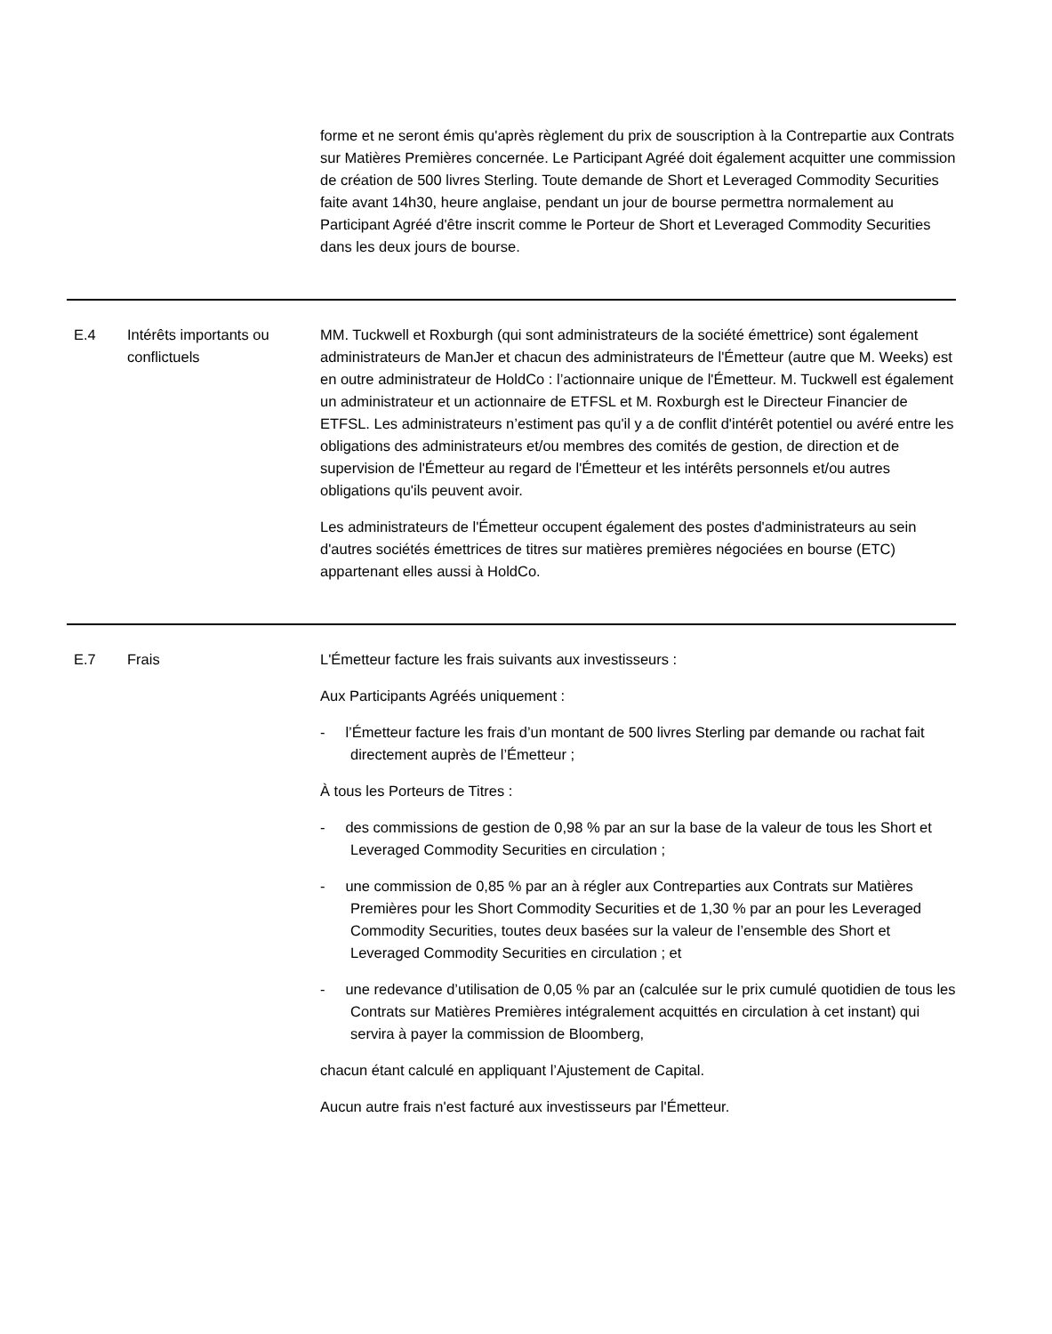| | | forme et ne seront émis qu'après règlement du prix de souscription à la Contrepartie aux Contrats sur Matières Premières concernée. Le Participant Agréé doit également acquitter une commission de création de 500 livres Sterling. Toute demande de Short et Leveraged Commodity Securities faite avant 14h30, heure anglaise, pendant un jour de bourse permettra normalement au Participant Agréé d'être inscrit comme le Porteur de Short et Leveraged Commodity Securities dans les deux jours de bourse. |
| E.4 | Intérêts importants ou conflictuels | MM. Tuckwell et Roxburgh (qui sont administrateurs de la société émettrice) sont également administrateurs de ManJer et chacun des administrateurs de l'Émetteur (autre que M. Weeks) est en outre administrateur de HoldCo : l’actionnaire unique de l'Émetteur. M. Tuckwell est également un administrateur et un actionnaire de ETFSL et M. Roxburgh est le Directeur Financier de ETFSL. Les administrateurs n’estiment pas qu'il y a de conflit d'intérêt potentiel ou avéré entre les obligations des administrateurs et/ou membres des comités de gestion, de direction et de supervision de l'Émetteur au regard de l'Émetteur et les intérêts personnels et/ou autres obligations qu'ils peuvent avoir. Les administrateurs de l'Émetteur occupent également des postes d'administrateurs au sein d'autres sociétés émettrices de titres sur matières premières négociées en bourse (ETC) appartenant elles aussi à HoldCo. |
| E.7 | Frais | L'Émetteur facture les frais suivants aux investisseurs : Aux Participants Agréés uniquement : - l’Émetteur facture les frais d’un montant de 500 livres Sterling par demande ou rachat fait directement auprès de l’Émetteur ; À tous les Porteurs de Titres : - des commissions de gestion de 0,98 % par an sur la base de la valeur de tous les Short et Leveraged Commodity Securities en circulation ; - une commission de 0,85 % par an à régler aux Contreparties aux Contrats sur Matières Premières pour les Short Commodity Securities et de 1,30 % par an pour les Leveraged Commodity Securities, toutes deux basées sur la valeur de l’ensemble des Short et Leveraged Commodity Securities en circulation ; et - une redevance d’utilisation de 0,05 % par an (calculée sur le prix cumulé quotidien de tous les Contrats sur Matières Premières intégralement acquittés en circulation à cet instant) qui servira à payer la commission de Bloomberg, chacun étant calculé en appliquant l’Ajustement de Capital. Aucun autre frais n'est facturé aux investisseurs par l'Émetteur. |